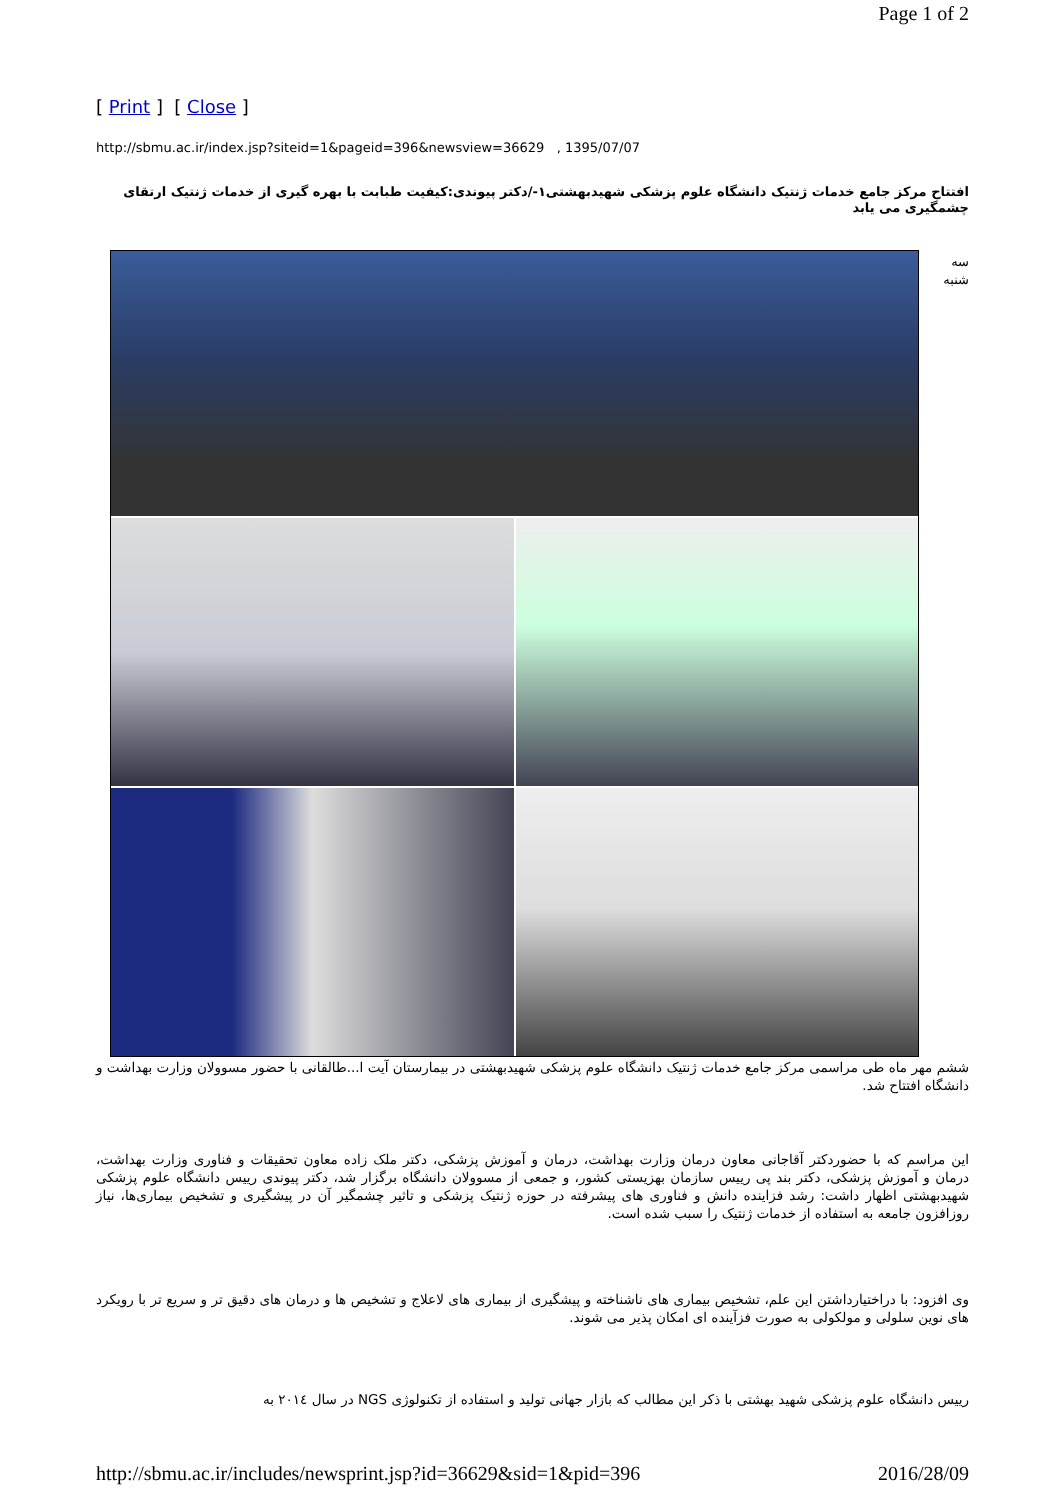Page 1 of 2
[ Print ] [ Close ]
http://sbmu.ac.ir/index.jsp?siteid=1&pageid=396&newsview=36629 , 1395/07/07
افتتاح مرکز جامع خدمات ژنتیک دانشگاه علوم پزشکی شهیدبهشتی١-/دکتر پیوندی:کیفیت طبابت با بهره گیری از خدمات ژنتیک ارتقای چشمگیری می یابد
سه شنبه
ششم مهر ماه طی مراسمی مرکز جامع خدمات ژنتیک دانشگاه علوم پزشکی شهیدبهشتی در بیمارستان آیت ا...طالقانی با حضور مسوولان وزارت بهداشت و دانشگاه افتتاح شد.
این مراسم که با حضوردکتر آقاجانی معاون درمان وزارت بهداشت، درمان و آموزش پزشکی، دکتر ملک زاده معاون تحقیقات و فناوری وزارت بهداشت، درمان و آموزش پزشکی، دکتر بند پی رییس سازمان بهزیستی کشور، و جمعی از مسوولان دانشگاه برگزار شد، دکتر پیوندی رییس دانشگاه علوم پزشکی شهیدبهشتی اظهار داشت: رشد فزاینده دانش و فناوری های پیشرفته در حوزه ژنتیک پزشکی و تاثیر چشمگیر آن در پیشگیری و تشخیص بیماری‌ها، نیاز روزافزون جامعه به استفاده از خدمات ژنتیک را سبب شده است.
وی افزود: با دراختیارداشتن این علم، تشخیص بیماری های ناشناخته و پیشگیری از بیماری های لاعلاج و تشخیص ها و درمان های دقیق تر و سریع تر با رویکرد های نوین سلولی و مولکولی به صورت فزآینده ای امکان پذیر می شوند.
رییس دانشگاه علوم پزشکی شهید بهشتی با ذکر این مطالب که بازار جهانی تولید و استفاده از تکنولوژی NGS در سال ٢٠١٤ به
http://sbmu.ac.ir/includes/newsprint.jsp?id=36629&sid=1&pid=396 2016/28/09